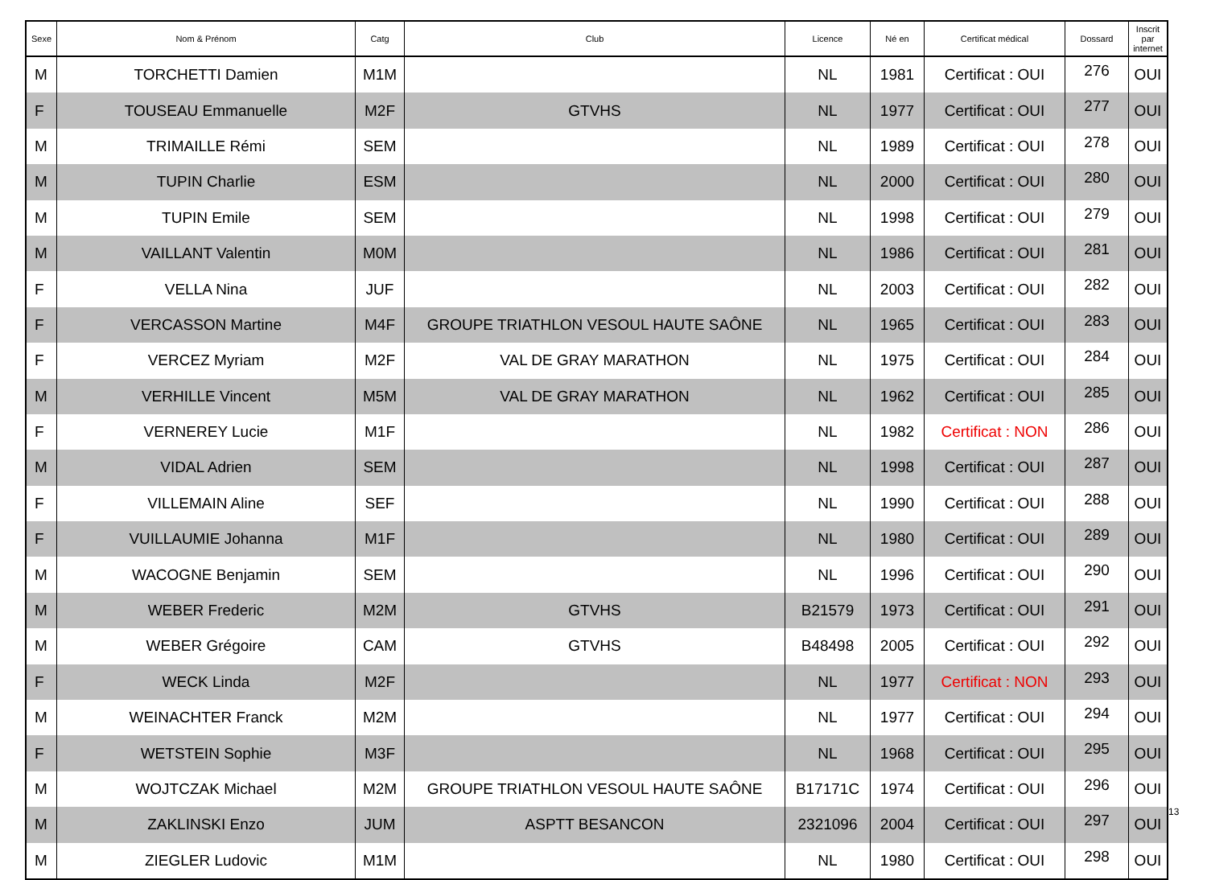| Sexe | Nom & Prénom | Catg | Club | Licence | Né en | Certificat médical | Dossard | Inscrit par internet |
| --- | --- | --- | --- | --- | --- | --- | --- | --- |
| M | TORCHETTI Damien | M1M | | NL | 1981 | Certificat : OUI | 276 | OUI |
| F | TOUSEAU Emmanuelle | M2F | GTVHS | NL | 1977 | Certificat : OUI | 277 | OUI |
| M | TRIMAILLE Rémi | SEM | | NL | 1989 | Certificat : OUI | 278 | OUI |
| M | TUPIN Charlie | ESM | | NL | 2000 | Certificat : OUI | 280 | OUI |
| M | TUPIN Emile | SEM | | NL | 1998 | Certificat : OUI | 279 | OUI |
| M | VAILLANT Valentin | M0M | | NL | 1986 | Certificat : OUI | 281 | OUI |
| F | VELLA Nina | JUF | | NL | 2003 | Certificat : OUI | 282 | OUI |
| F | VERCASSON Martine | M4F | GROUPE TRIATHLON VESOUL HAUTE SAÔNE | NL | 1965 | Certificat : OUI | 283 | OUI |
| F | VERCEZ Myriam | M2F | VAL DE GRAY MARATHON | NL | 1975 | Certificat : OUI | 284 | OUI |
| M | VERHILLE Vincent | M5M | VAL DE GRAY MARATHON | NL | 1962 | Certificat : OUI | 285 | OUI |
| F | VERNEREY Lucie | M1F | | NL | 1982 | Certificat : NON | 286 | OUI |
| M | VIDAL Adrien | SEM | | NL | 1998 | Certificat : OUI | 287 | OUI |
| F | VILLEMAIN Aline | SEF | | NL | 1990 | Certificat : OUI | 288 | OUI |
| F | VUILLAUMIE Johanna | M1F | | NL | 1980 | Certificat : OUI | 289 | OUI |
| M | WACOGNE Benjamin | SEM | | NL | 1996 | Certificat : OUI | 290 | OUI |
| M | WEBER Frederic | M2M | GTVHS | B21579 | 1973 | Certificat : OUI | 291 | OUI |
| M | WEBER Grégoire | CAM | GTVHS | B48498 | 2005 | Certificat : OUI | 292 | OUI |
| F | WECK Linda | M2F | | NL | 1977 | Certificat : NON | 293 | OUI |
| M | WEINACHTER Franck | M2M | | NL | 1977 | Certificat : OUI | 294 | OUI |
| F | WETSTEIN Sophie | M3F | | NL | 1968 | Certificat : OUI | 295 | OUI |
| M | WOJTCZAK Michael | M2M | GROUPE TRIATHLON VESOUL HAUTE SAÔNE | B17171C | 1974 | Certificat : OUI | 296 | OUI |
| M | ZAKLINSKI Enzo | JUM | ASPTT BESANCON | 2321096 | 2004 | Certificat : OUI | 297 | OUI |
| M | ZIEGLER Ludovic | M1M | | NL | 1980 | Certificat : OUI | 298 | OUI |
13